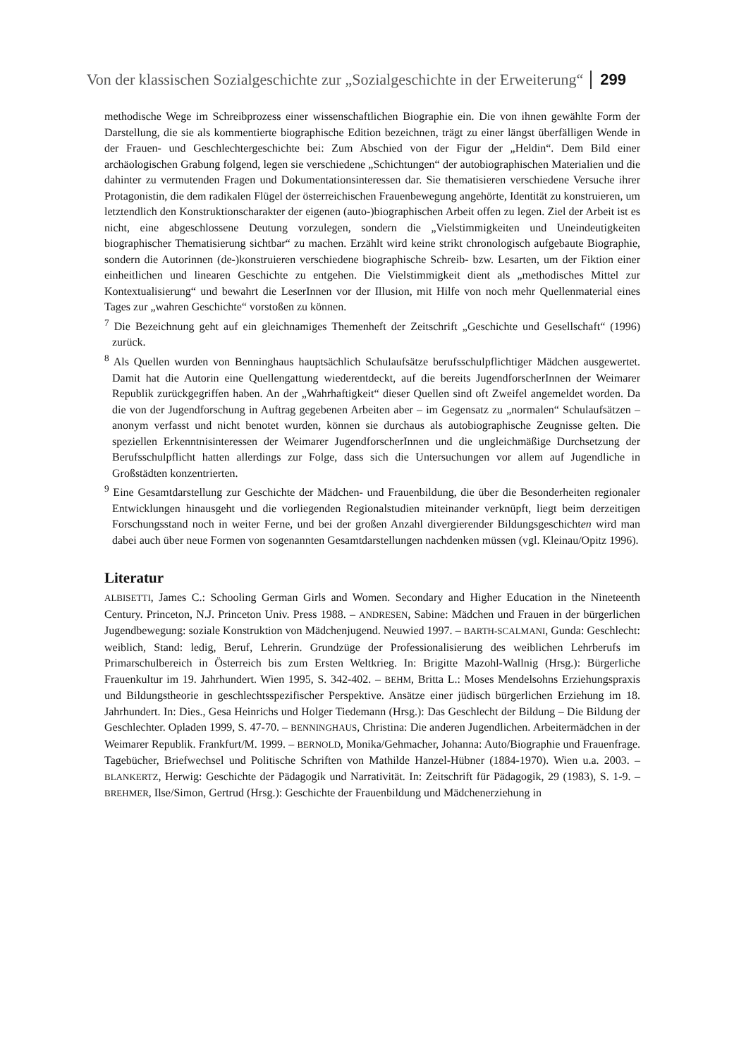Von der klassischen Sozialgeschichte zur „Sozialgeschichte in der Erweiterung“299
methodische Wege im Schreibprozess einer wissenschaftlichen Biographie ein. Die von ihnen gewählte Form der Darstellung, die sie als kommentierte biographische Edition bezeichnen, trägt zu einer längst überfälligen Wende in der Frauen- und Geschlechtergeschichte bei: Zum Abschied von der Figur der „Heldin“. Dem Bild einer archäologischen Grabung folgend, legen sie verschiedene „Schichtungen“ der autobiographischen Materialien und die dahinter zu vermutenden Fragen und Dokumentationsinteressen dar. Sie thematisieren verschiedene Versuche ihrer Protagonistin, die dem radikalen Flügel der österreichischen Frauenbewegung angehörte, Identität zu konstruieren, um letztendlich den Konstruktionscharakter der eigenen (auto-)biographischen Arbeit offen zu legen. Ziel der Arbeit ist es nicht, eine abgeschlossene Deutung vorzulegen, sondern die „Vielstimmigkeiten und Uneindeutigkeiten biographischer Thematisierung sichtbar“ zu machen. Erzählt wird keine strikt chronologisch aufgebaute Biographie, sondern die Autorinnen (de-)konstruieren verschiedene biographische Schreib- bzw. Lesarten, um der Fiktion einer einheitlichen und linearen Geschichte zu entgehen. Die Vielstimmigkeit dient als „methodisches Mittel zur Kontextualisierung“ und bewahrt die LeserInnen vor der Illusion, mit Hilfe von noch mehr Quellenmaterial eines Tages zur „wahren Geschichte“ vorstoßen zu können.
<sup>7</sup> Die Bezeichnung geht auf ein gleichnamiges Themenheft der Zeitschrift „Geschichte und Gesellschaft“ (1996) zurück.
<sup>8</sup> Als Quellen wurden von Benninghaus hauptsächlich Schulaufsätze berufsschulpflichtiger Mädchen ausgewertet. Damit hat die Autorin eine Quellengattung wiederentdeckt, auf die bereits JugendforscherInnen der Weimarer Republik zurückgegriffen haben. An der „Wahrhaftigkeit“ dieser Quellen sind oft Zweifel angemeldet worden. Da die von der Jugendforschung in Auftrag gegebenen Arbeiten aber – im Gegensatz zu „normalen“ Schulaufsätzen – anonym verfasst und nicht benotet wurden, können sie durchaus als autobiographische Zeugnisse gelten. Die speziellen Erkenntnisinteressen der Weimarer JugendforscherInnen und die ungleichmäßige Durchsetzung der Berufsschulpflicht hatten allerdings zur Folge, dass sich die Untersuchungen vor allem auf Jugendliche in Großstädten konzentrierten.
<sup>9</sup> Eine Gesamtdarstellung zur Geschichte der Mädchen- und Frauenbildung, die über die Besonderheiten regionaler Entwicklungen hinausgeht und die vorliegenden Regionalstudien miteinander verknüpft, liegt beim derzeitigen Forschungsstand noch in weiter Ferne, und bei der großen Anzahl divergierender Bildungsgeschichten wird man dabei auch über neue Formen von sogenannten Gesamtdarstellungen nachdenken müssen (vgl. Kleinau/Opitz 1996).
Literatur
ALBISETTI, James C.: Schooling German Girls and Women. Secondary and Higher Education in the Nineteenth Century. Princeton, N.J. Princeton Univ. Press 1988. – ANDRESEN, Sabine: Mädchen und Frauen in der bürgerlichen Jugendbewegung: soziale Konstruktion von Mädchenjugend. Neuwied 1997. – BARTH-SCALMANI, Gunda: Geschlecht: weiblich, Stand: ledig, Beruf, Lehrerin. Grundzüge der Professionalisierung des weiblichen Lehrberufs im Primarschulbereich in Österreich bis zum Ersten Weltkrieg. In: Brigitte Mazohl-Wallnig (Hrsg.): Bürgerliche Frauenkultur im 19. Jahrhundert. Wien 1995, S. 342-402. – BEHM, Britta L.: Moses Mendelsohns Erziehungspraxis und Bildungstheorie in geschlechtsspezifischer Perspektive. Ansätze einer jüdisch bürgerlichen Erziehung im 18. Jahrhundert. In: Dies., Gesa Heinrichs und Holger Tiedemann (Hrsg.): Das Geschlecht der Bildung – Die Bildung der Geschlechter. Opladen 1999, S. 47-70. – BENNINGHAUS, Christina: Die anderen Jugendlichen. Arbeitermädchen in der Weimarer Republik. Frankfurt/M. 1999. – BERNOLD, Monika/Gehmacher, Johanna: Auto/Biographie und Frauenfrage. Tagebücher, Briefwechsel und Politische Schriften von Mathilde Hanzel-Hübner (1884-1970). Wien u.a. 2003. – BLANKERTZ, Herwig: Geschichte der Pädagogik und Narrativität. In: Zeitschrift für Pädagogik, 29 (1983), S. 1-9. – BREHMER, Ilse/Simon, Gertrud (Hrsg.): Geschichte der Frauenbildung und Mädchenerziehung in